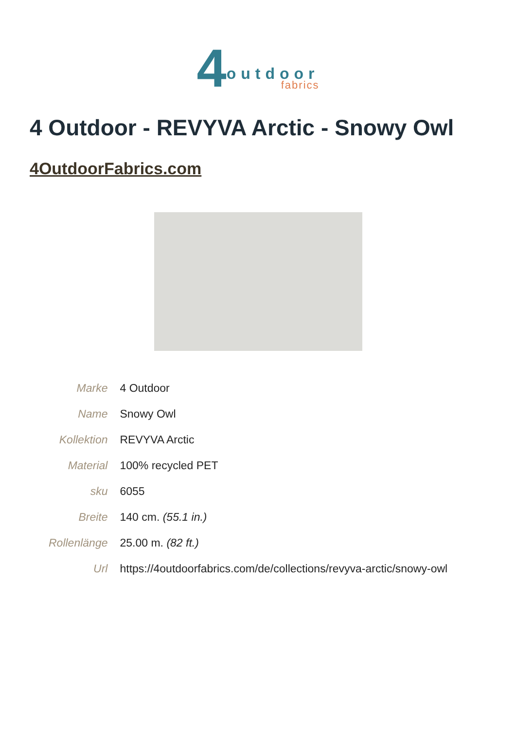4
outdoor
fabrics
4 Outdoor - REVYVA Arctic - Snowy Owl
4OutdoorFabrics.com
| Marke | 4 Outdoor |
| Name | Snowy Owl |
| Kollektion | REVYVA Arctic |
| Material | 100% recycled PET |
| sku | 6055 |
| Breite | 140 cm. (55.1 in.) |
| Rollenlänge | 25.00 m. (82 ft.) |
| Url | https://4outdoorfabrics.com/de/collections/revyva-arctic/snowy-owl |